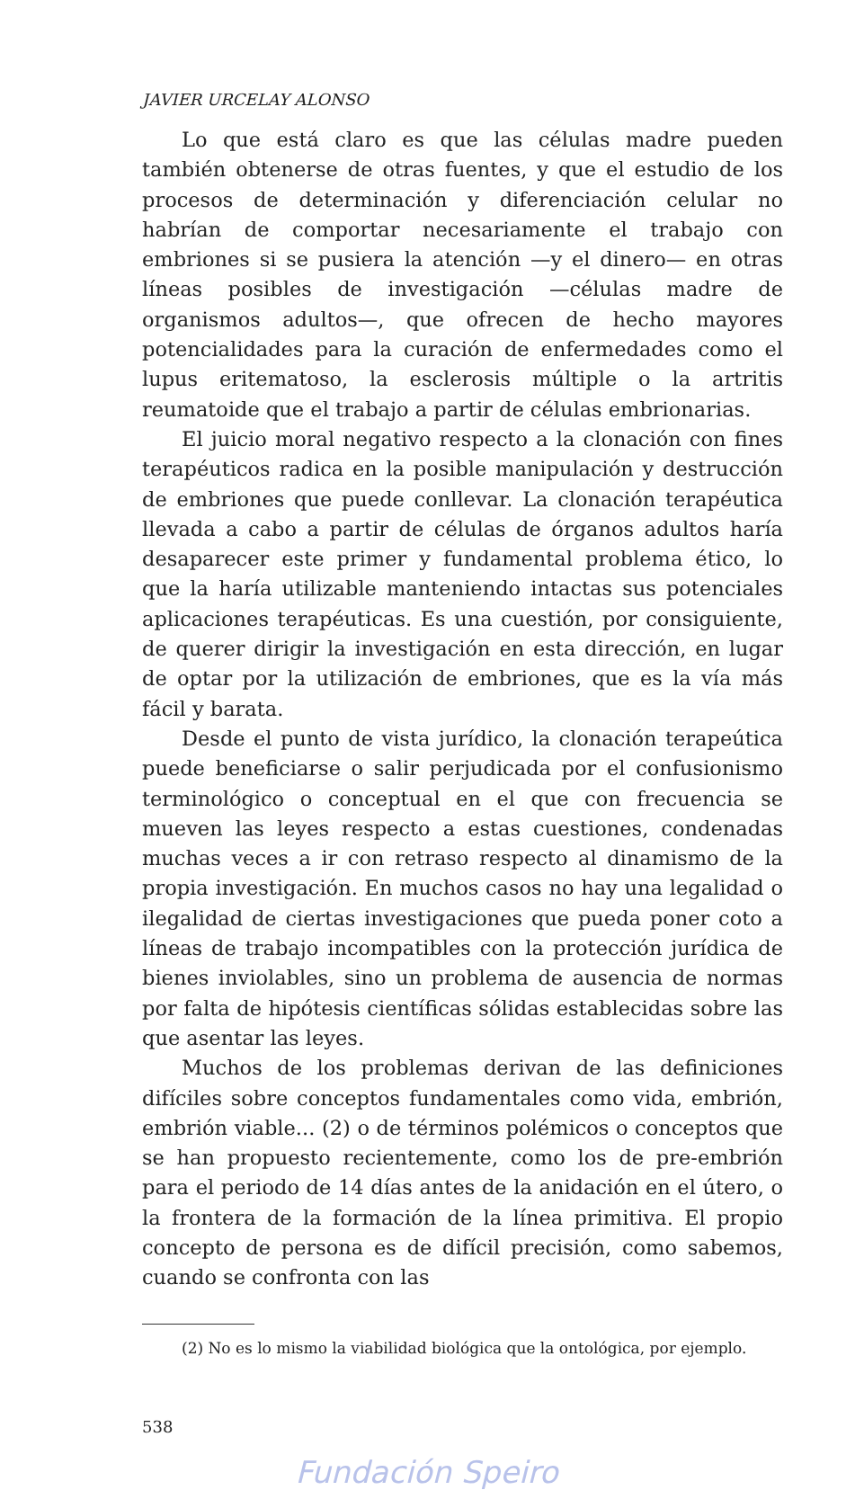JAVIER URCELAY ALONSO
Lo que está claro es que las células madre pueden también obtenerse de otras fuentes, y que el estudio de los procesos de determinación y diferenciación celular no habrían de comportar necesariamente el trabajo con embriones si se pusiera la atención —y el dinero— en otras líneas posibles de investigación —células madre de organismos adultos—, que ofrecen de hecho mayores potencialidades para la curación de enfermedades como el lupus eritematoso, la esclerosis múltiple o la artritis reumatoide que el trabajo a partir de células embrionarias.
El juicio moral negativo respecto a la clonación con fines terapéuticos radica en la posible manipulación y destrucción de embriones que puede conllevar. La clonación terapéutica llevada a cabo a partir de células de órganos adultos haría desaparecer este primer y fundamental problema ético, lo que la haría utilizable manteniendo intactas sus potenciales aplicaciones terapéuticas. Es una cuestión, por consiguiente, de querer dirigir la investigación en esta dirección, en lugar de optar por la utilización de embriones, que es la vía más fácil y barata.
Desde el punto de vista jurídico, la clonación terapeútica puede beneficiarse o salir perjudicada por el confusionismo terminológico o conceptual en el que con frecuencia se mueven las leyes respecto a estas cuestiones, condenadas muchas veces a ir con retraso respecto al dinamismo de la propia investigación. En muchos casos no hay una legalidad o ilegalidad de ciertas investigaciones que pueda poner coto a líneas de trabajo incompatibles con la protección jurídica de bienes inviolables, sino un problema de ausencia de normas por falta de hipótesis científicas sólidas establecidas sobre las que asentar las leyes.
Muchos de los problemas derivan de las definiciones difíciles sobre conceptos fundamentales como vida, embrión, embrión viable... (2) o de términos polémicos o conceptos que se han propuesto recientemente, como los de pre-embrión para el periodo de 14 días antes de la anidación en el útero, o la frontera de la formación de la línea primitiva. El propio concepto de persona es de difícil precisión, como sabemos, cuando se confronta con las
(2) No es lo mismo la viabilidad biológica que la ontológica, por ejemplo.
538
Fundación Speiro